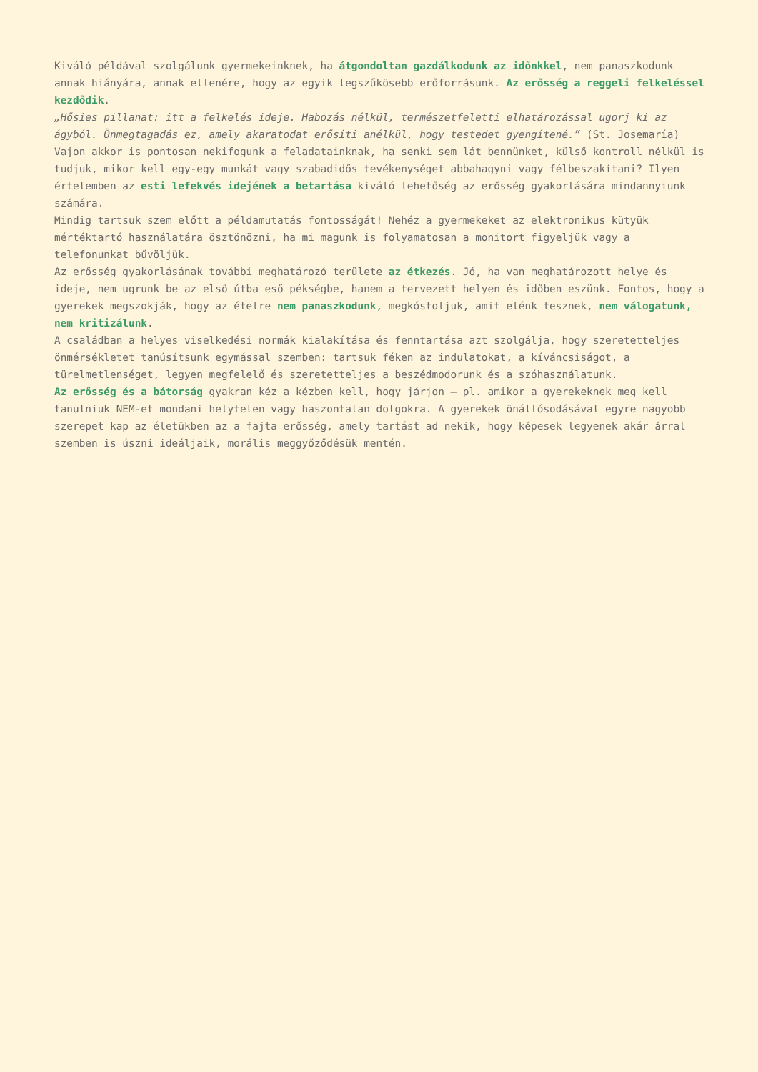Kiváló példával szolgálunk gyermekeinknek, ha átgondoltan gazdálkodunk az időnkkel, nem panaszkodunk annak hiányára, annak ellenére, hogy az egyik legszűkösebb erőforrásunk. Az erősség a reggeli felkeléssel kezdődik.
„Hősies pillanat: itt a felkelés ideje. Habozás nélkül, természetfeletti elhatározással ugorj ki az ágyból. Önmegtagadás ez, amely akaratodat erősíti anélkül, hogy testedet gyengítené.” (St. Josemaría)
Vajon akkor is pontosan nekifogunk a feladatainknak, ha senki sem lát bennünket, külső kontroll nélkül is tudjuk, mikor kell egy-egy munkát vagy szabadidős tevékenységet abbahagyni vagy félbeszakítani? Ilyen értelemben az esti lefekvés idejének a betartása kiváló lehetőség az erősség gyakorlására mindannyiunk számára.
Mindig tartsuk szem előtt a példamutatás fontosságát! Nehéz a gyermekeket az elektronikus kütyük mértéktartó használatára ösztönözni, ha mi magunk is folyamatosan a monitort figyeljük vagy a telefonunkat bűvöljük.
Az erősség gyakorlásának további meghatározó területe az étkezés. Jó, ha van meghatározott helye és ideje, nem ugrunk be az első útba eső pékségbe, hanem a tervezett helyen és időben eszünk. Fontos, hogy a gyerekek megszokják, hogy az ételre nem panaszkodunk, megkóstoljuk, amit elénk tesznek, nem válogatunk, nem kritizálunk.
A családban a helyes viselkedési normák kialakítása és fenntartása azt szolgálja, hogy szeretetteljes önmérsékletet tanúsítsunk egymással szemben: tartsuk féken az indulatokat, a kíváncsiságot, a türelmetlenséget, legyen megfelelő és szeretetteljes a beszédmodorunk és a szóhasználatunk.
Az erősség és a bátorság gyakran kéz a kézben kell, hogy járjon – pl. amikor a gyerekeknek meg kell tanulniuk NEM-et mondani helytelen vagy haszontalan dolgokra. A gyerekek önállósodásával egyre nagyobb szerepet kap az életükben az a fajta erősség, amely tartást ad nekik, hogy képesek legyenek akár árral szemben is úszni ideáljaik, morális meggyőződésük mentén.